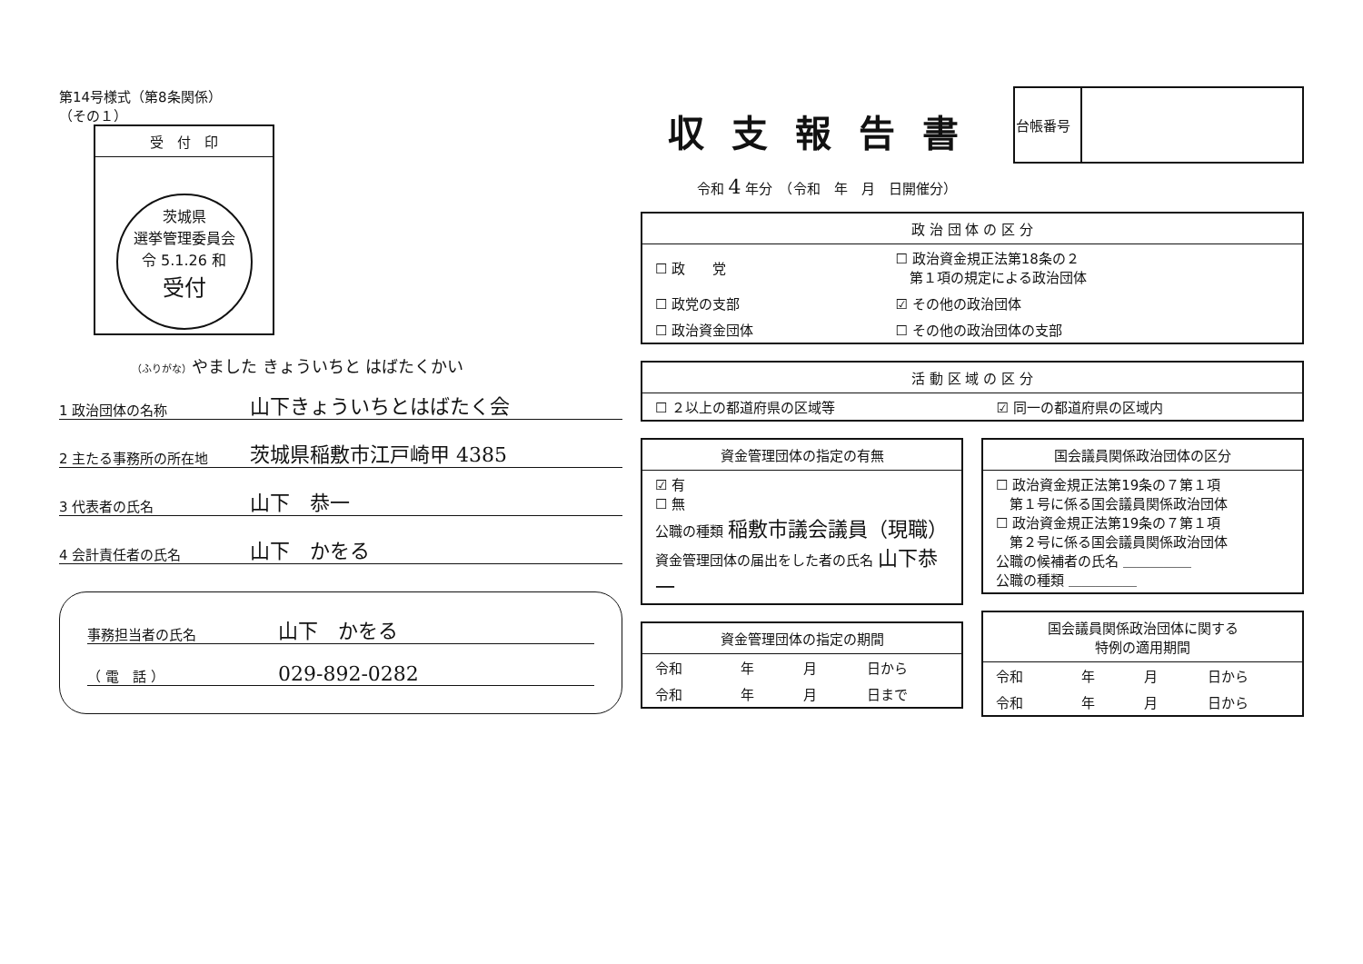第14号様式（第8条関係）
（その１）
受　付　印
茨城県
選挙管理委員会
令 5.1.26 和
受付
（ふりがな）やました きょういちと はばたくかい
1 政治団体の名称 山下きょういちとはばたく会
2 主たる事務所の所在地 茨城県稲敷市江戸崎甲 4385
3 代表者の氏名 山下　恭一
4 会計責任者の氏名 山下　かをる
事務担当者の氏名 山下　かをる
（ 電　話 ） 029-892-0282
収支報告書
令和 4 年分　（令和　年　月　日開催分）
| 台帳番号 | |
| 政 治 団 体 の 区 分 | |
| --- | --- |
| ☐ 政 党 | ☐ 政治資金規正法第18条の２ 第１項の規定による政治団体 |
| ☐ 政党の支部 | ☑ その他の政治団体 |
| ☐ 政治資金団体 | ☐ その他の政治団体の支部 |
| 活 動 区 域 の 区 分 | |
| --- | --- |
| ☐ ２以上の都道府県の区域等 | ☑ 同一の都道府県の区域内 |
| 資金管理団体の指定の有無 |
| --- |
| ☑ 有 ☐ 無 公職の種類 稲敷市議会議員（現職） 資金管理団体の届出をした者の氏名 山下恭一 |
| 資金管理団体の指定の期間 | | | |
| --- | --- | --- | --- |
| 令和 | 年 | 月 | 日から |
| 令和 | 年 | 月 | 日まで |
| 国会議員関係政治団体の区分 |
| --- |
| ☐ 政治資金規正法第19条の７第１項 第１号に係る国会議員関係政治団体 ☐ 政治資金規正法第19条の７第１項 第２号に係る国会議員関係政治団体 公職の候補者の氏名 ＿＿＿＿＿ 公職の種類 ＿＿＿＿＿ |
| 国会議員関係政治団体に関する 特例の適用期間 | | | |
| --- | --- | --- | --- |
| 令和 | 年 | 月 | 日から |
| 令和 | 年 | 月 | 日から |